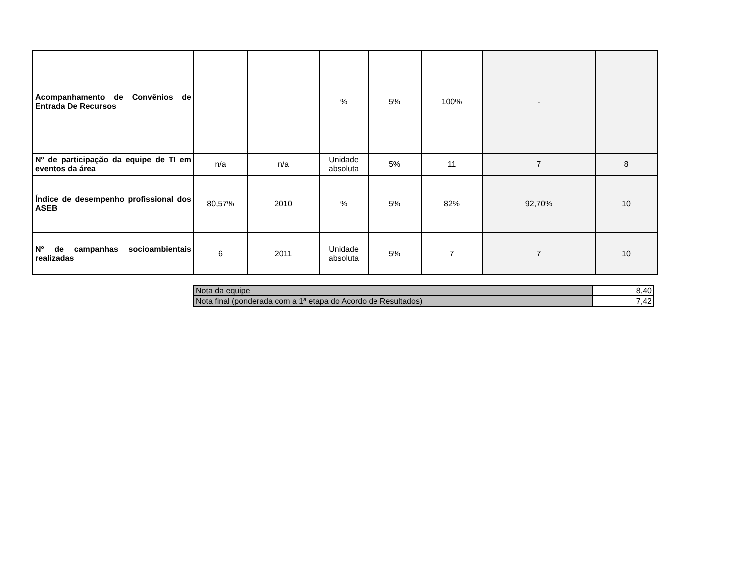| Acompanhamento de Convênios de Entrada De Recursos | | | % | 5% | 100% | - | |
| Nº de participação da equipe de TI em eventos da área | n/a | n/a | Unidade absoluta | 5% | 11 | 7 | 8 |
| Índice de desempenho profissional dos ASEB | 80,57% | 2010 | % | 5% | 82% | 92,70% | 10 |
| Nº de campanhas socioambientais realizadas | 6 | 2011 | Unidade absoluta | 5% | 7 | 7 | 10 |
| Nota da equipe | 8,40 |
| Nota final (ponderada com a 1ª etapa do Acordo de Resultados) | 7,42 |